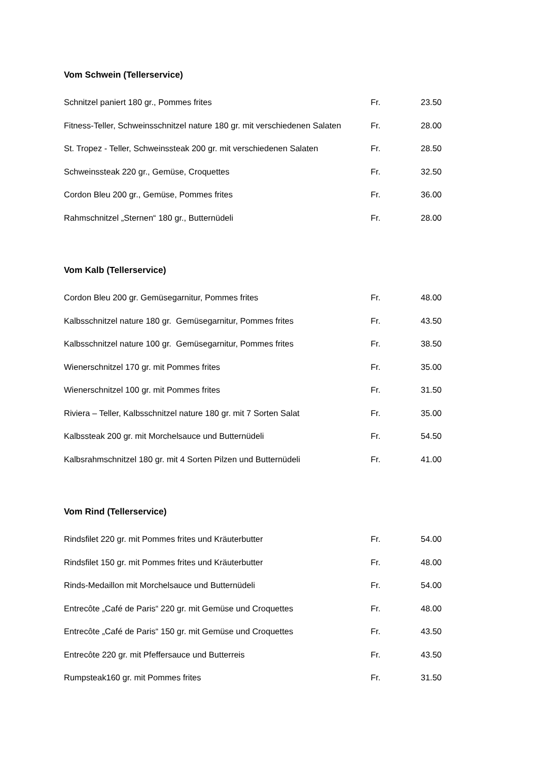Vom Schwein (Tellerservice)
| Schnitzel paniert 180 gr., Pommes frites | Fr. | 23.50 |
| Fitness-Teller, Schweinsschnitzel nature 180 gr. mit verschiedenen Salaten | Fr. | 28.00 |
| St. Tropez - Teller, Schweinssteak 200 gr. mit verschiedenen Salaten | Fr. | 28.50 |
| Schweinssteak 220 gr., Gemüse, Croquettes | Fr. | 32.50 |
| Cordon Bleu 200 gr., Gemüse, Pommes frites | Fr. | 36.00 |
| Rahmschnitzel „Sternen“ 180 gr., Butternüdeli | Fr. | 28.00 |
Vom Kalb (Tellerservice)
| Cordon Bleu 200 gr. Gemüsegarnitur, Pommes frites | Fr. | 48.00 |
| Kalbsschnitzel nature 180 gr. Gemüsegarnitur, Pommes frites | Fr. | 43.50 |
| Kalbsschnitzel nature 100 gr. Gemüsegarnitur, Pommes frites | Fr. | 38.50 |
| Wienerschnitzel 170 gr. mit Pommes frites | Fr. | 35.00 |
| Wienerschnitzel 100 gr. mit Pommes frites | Fr. | 31.50 |
| Riviera – Teller, Kalbsschnitzel nature 180 gr. mit 7 Sorten Salat | Fr. | 35.00 |
| Kalbssteak 200 gr. mit Morchelsauce und Butternüdeli | Fr. | 54.50 |
| Kalbsrahmschnitzel 180 gr. mit 4 Sorten Pilzen und Butternüdeli | Fr. | 41.00 |
Vom Rind (Tellerservice)
| Rindsfilet 220 gr. mit Pommes frites und Kräuterbutter | Fr. | 54.00 |
| Rindsfilet 150 gr. mit Pommes frites und Kräuterbutter | Fr. | 48.00 |
| Rinds-Medaillon mit Morchelsauce und Butternüdeli | Fr. | 54.00 |
| Entrecôte „Café de Paris“ 220 gr. mit Gemüse und Croquettes | Fr. | 48.00 |
| Entrecôte „Café de Paris“ 150 gr. mit Gemüse und Croquettes | Fr. | 43.50 |
| Entrecôte 220 gr. mit Pfeffersauce und Butterreis | Fr. | 43.50 |
| Rumpsteak160 gr. mit Pommes frites | Fr. | 31.50 |